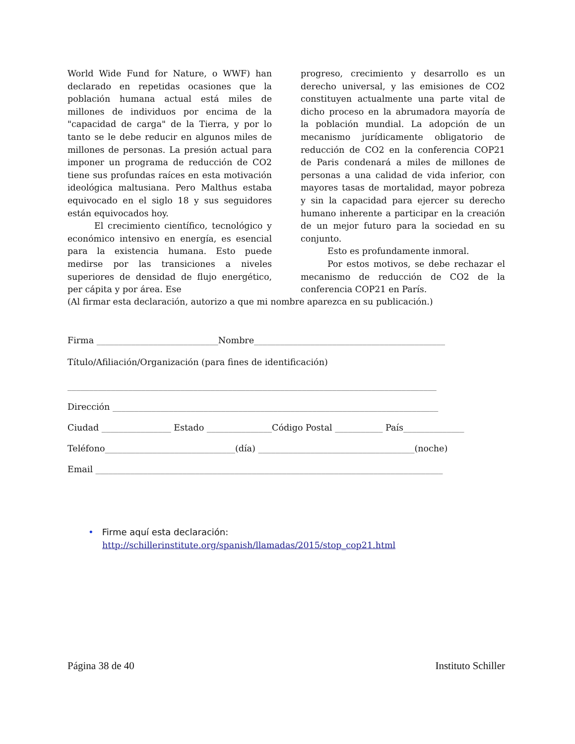World Wide Fund for Nature, o WWF) han declarado en repetidas ocasiones que la población humana actual está miles de millones de individuos por encima de la "capacidad de carga" de la Tierra, y por lo tanto se le debe reducir en algunos miles de millones de personas. La presión actual para imponer un programa de reducción de CO2 tiene sus profundas raíces en esta motivación ideológica maltusiana. Pero Malthus estaba equivocado en el siglo 18 y sus seguidores están equivocados hoy.
El crecimiento científico, tecnológico y económico intensivo en energía, es esencial para la existencia humana. Esto puede medirse por las transiciones a niveles superiores de densidad de flujo energético, per cápita y por área. Ese
progreso, crecimiento y desarrollo es un derecho universal, y las emisiones de CO2 constituyen actualmente una parte vital de dicho proceso en la abrumadora mayoría de la población mundial. La adopción de un mecanismo jurídicamente obligatorio de reducción de CO2 en la conferencia COP21 de Paris condenará a miles de millones de personas a una calidad de vida inferior, con mayores tasas de mortalidad, mayor pobreza y sin la capacidad para ejercer su derecho humano inherente a participar en la creación de un mejor futuro para la sociedad en su conjunto.
Esto es profundamente inmoral.
Por estos motivos, se debe rechazar el mecanismo de reducción de CO2 de la conferencia COP21 en París.
(Al firmar esta declaración, autorizo a que mi nombre aparezca en su publicación.)
Firma ____________________________Nombre____________________________________________
Título/Afiliación/Organización (para fines de identificación)
_____________________________________________________________________________________
Dirección ___________________________________________________________________________
Ciudad ________________ Estado _______________Código Postal ___________ País______________
Teléfono______________________________(día) ____________________________________(noche)
Email ________________________________________________________________________________
• Firme aquí esta declaración:
http://schillerinstitute.org/spanish/llamadas/2015/stop_cop21.html
Página 38 de 40 Instituto Schiller